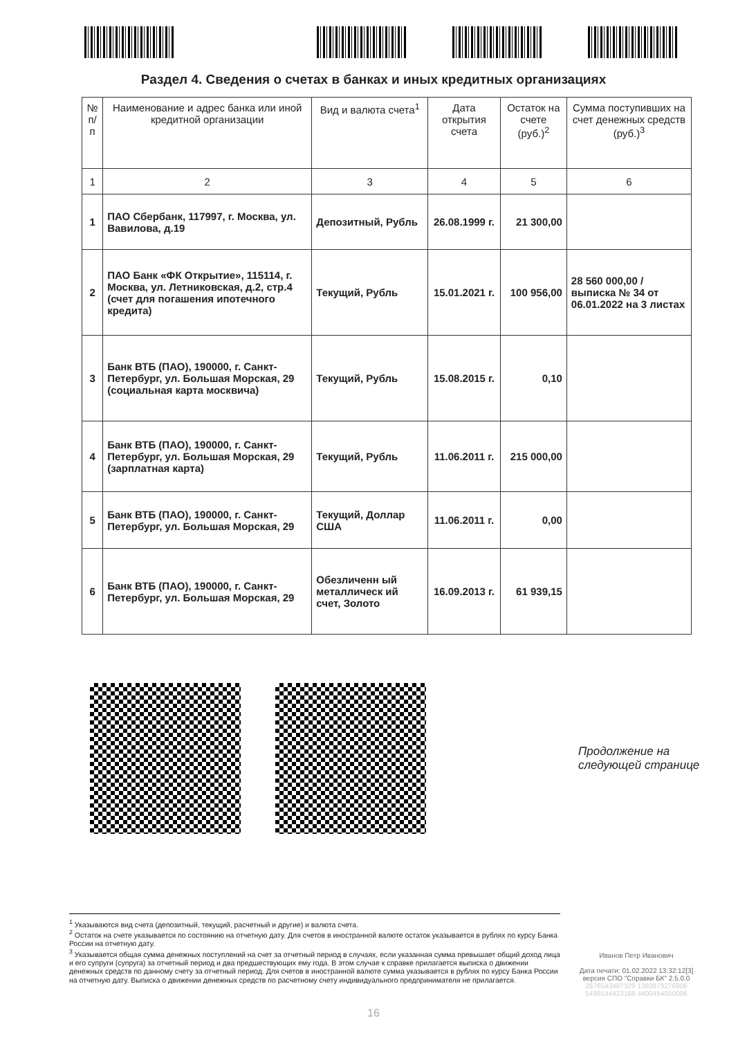Раздел 4. Сведения о счетах в банках и иных кредитных организациях
| № п/п | Наименование и адрес банка или иной кредитной организации | Вид и валюта счета<sup>1</sup> | Дата открытия счета | Остаток на счете (руб.)<sup>2</sup> | Сумма поступивших на счет денежных средств (руб.)<sup>3</sup> |
| --- | --- | --- | --- | --- | --- |
| 1 | 2 | 3 | 4 | 5 | 6 |
| 1 | ПАО Сбербанк, 117997, г. Москва, ул. Вавилова, д.19 | Депозитный, Рубль | 26.08.1999 г. | 21 300,00 | |
| 2 | ПАО Банк «ФК Открытие», 115114, г. Москва, ул. Летниковская, д.2, стр.4 (счет для погашения ипотечного кредита) | Текущий, Рубль | 15.01.2021 г. | 100 956,00 | 28 560 000,00 / выписка № 34 от 06.01.2022 на 3 листах |
| 3 | Банк ВТБ (ПАО), 190000, г. Санкт-Петербург, ул. Большая Морская, 29 (социальная карта москвича) | Текущий, Рубль | 15.08.2015 г. | 0,10 | |
| 4 | Банк ВТБ (ПАО), 190000, г. Санкт-Петербург, ул. Большая Морская, 29 (зарплатная карта) | Текущий, Рубль | 11.06.2011 г. | 215 000,00 | |
| 5 | Банк ВТБ (ПАО), 190000, г. Санкт-Петербург, ул. Большая Морская, 29 | Текущий, Доллар США | 11.06.2011 г. | 0,00 | |
| 6 | Банк ВТБ (ПАО), 190000, г. Санкт-Петербург, ул. Большая Морская, 29 | Обезличенн ый металлическ ий счет, Золото | 16.09.2013 г. | 61 939,15 | |
Продолжение на
следующей странице
<sup>1</sup> Указываются вид счета (депозитный, текущий, расчетный и другие) и валюта счета.
<sup>2</sup> Остаток на счете указывается по состоянию на отчетную дату. Для счетов в иностранной валюте остаток указывается в рублях по курсу Банка России на отчетную дату.
<sup>3</sup> Указывается общая сумма денежных поступлений на счет за отчетный период в случаях, если указанная сумма превышает общий доход лица и его супруги (супруга) за отчетный период и два предшествующих ему года. В этом случае к справке прилагается выписка о движении денежных средств по данному счету за отчетный период. Для счетов в иностранной валюте сумма указывается в рублях по курсу Банка России на отчетную дату. Выписка о движении денежных средств по расчетному счету индивидуального предпринимателя не прилагается.
Иванов Петр Иванович
Дата печати: 01.02.2022 13:32:12[3]
версия СПО "Справки БК" 2.5.0.0
2876543487329 1383879276806
5499144423168 4400454050006
16